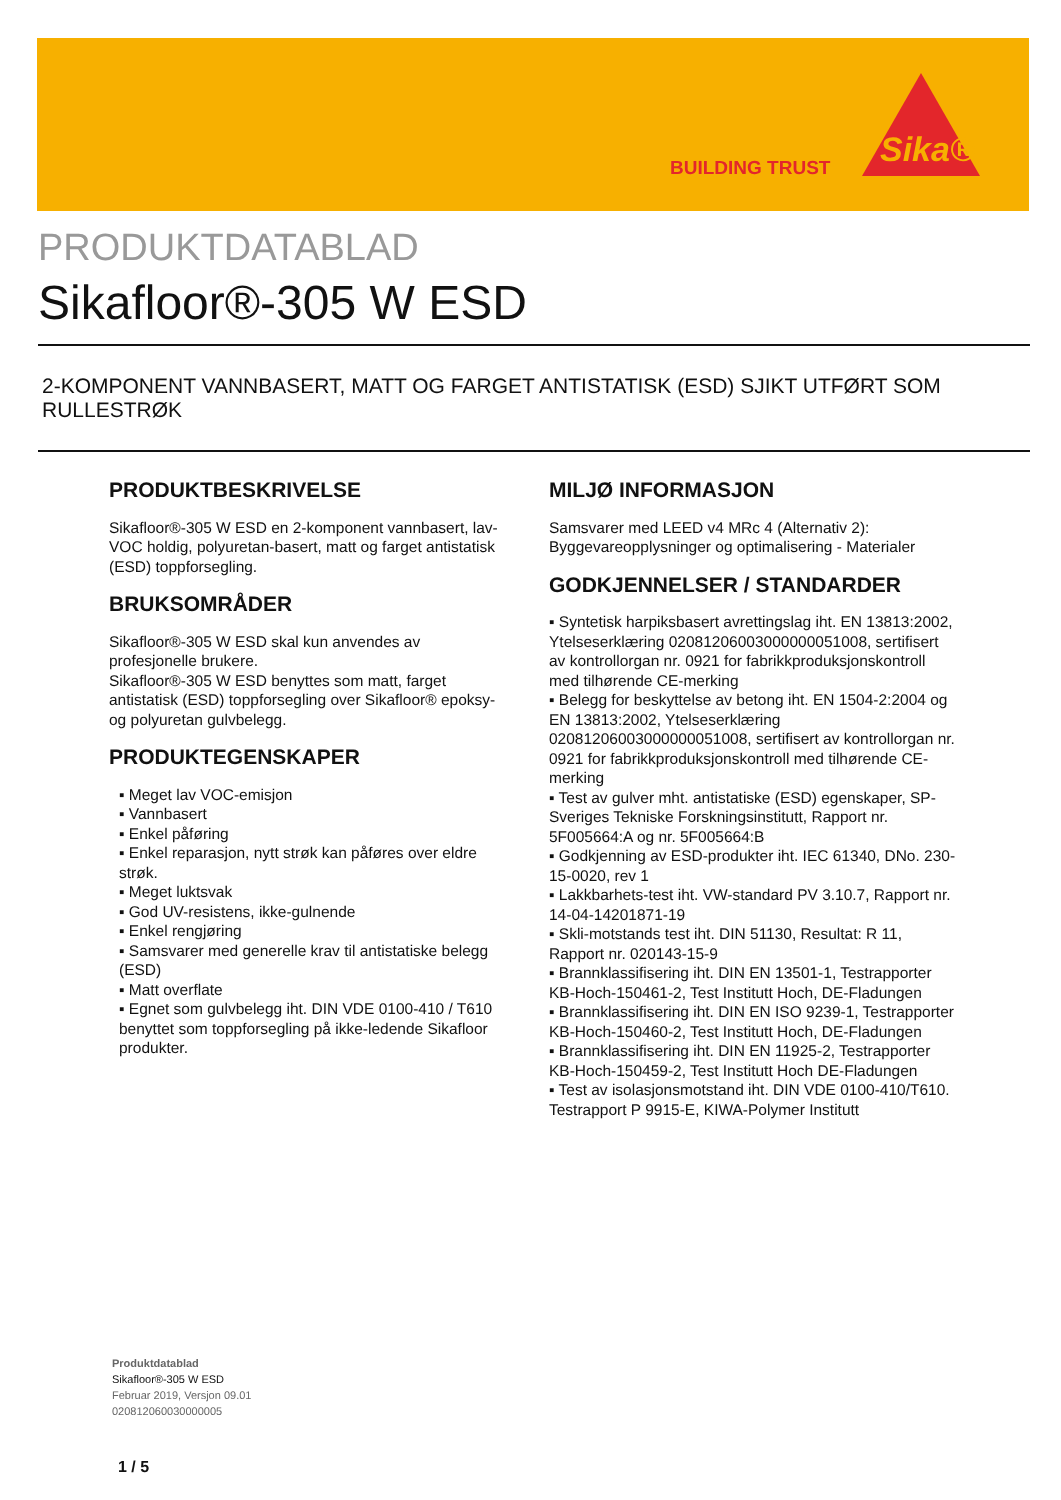BUILDING TRUST Sika®
PRODUKTDATABLAD
Sikafloor®-305 W ESD
2-KOMPONENT VANNBASERT, MATT OG FARGET ANTISTATISK (ESD) SJIKT UTFØRT SOM RULLESTRØK
PRODUKTBESKRIVELSE
Sikafloor®-305 W ESD en 2-komponent vannbasert, lav-VOC holdig, polyuretan-basert, matt og farget antistatisk (ESD) toppforsegling.
BRUKSOMRÅDER
Sikafloor®-305 W ESD skal kun anvendes av profesjonelle brukere.
Sikafloor®-305 W ESD benyttes som matt, farget antistatisk (ESD) toppforsegling over Sikafloor® epoksy- og polyuretan gulvbelegg.
PRODUKTEGENSKAPER
▪ Meget lav VOC-emisjon
▪ Vannbasert
▪ Enkel påføring
▪ Enkel reparasjon, nytt strøk kan påføres over eldre strøk.
▪ Meget luktsvak
▪ God UV-resistens, ikke-gulnende
▪ Enkel rengjøring
▪ Samsvarer med generelle krav til antistatiske belegg (ESD)
▪ Matt overflate
▪ Egnet som gulvbelegg iht. DIN VDE 0100-410 / T610 benyttet som toppforsegling på ikke-ledende Sikafloor produkter.
MILJØ INFORMASJON
Samsvarer med LEED v4 MRc 4 (Alternativ 2): Byggevareopplysninger og optimalisering - Materialer
GODKJENNELSER / STANDARDER
▪ Syntetisk harpiksbasert avrettingslag iht. EN 13813:2002, Ytelseserklæring 02081206003000000051008, sertifisert av kontrollorgan nr. 0921 for fabrikkproduksjonskontroll med tilhørende CE-merking
▪ Belegg for beskyttelse av betong iht. EN 1504-2:2004 og EN 13813:2002, Ytelseserklæring 02081206003000000051008, sertifisert av kontrollorgan nr. 0921 for fabrikkproduksjonskontroll med tilhørende CE-merking
▪ Test av gulver mht. antistatiske (ESD) egenskaper, SP- Sveriges Tekniske Forskningsinstitutt, Rapport nr. 5F005664:A og nr. 5F005664:B
▪ Godkjenning av ESD-produkter iht. IEC 61340, DNo. 230-15-0020, rev 1
▪ Lakkbarhets-test iht. VW-standard PV 3.10.7, Rapport nr. 14-04-14201871-19
▪ Skli-motstands test iht. DIN 51130, Resultat: R 11, Rapport nr. 020143-15-9
▪ Brannklassifisering iht. DIN EN 13501-1, Testrapporter KB-Hoch-150461-2, Test Institutt Hoch, DE-Fladungen
▪ Brannklassifisering iht. DIN EN ISO 9239-1, Testrapporter KB-Hoch-150460-2, Test Institutt Hoch, DE-Fladungen
▪ Brannklassifisering iht. DIN EN 11925-2, Testrapporter KB-Hoch-150459-2, Test Institutt Hoch DE-Fladungen
▪ Test av isolasjonsmotstand iht. DIN VDE 0100-410/T610. Testrapport P 9915-E, KIWA-Polymer Institutt
Produktdatablad
Sikafloor®-305 W ESD
Februar 2019, Versjon 09.01
020812060030000005
1 / 5